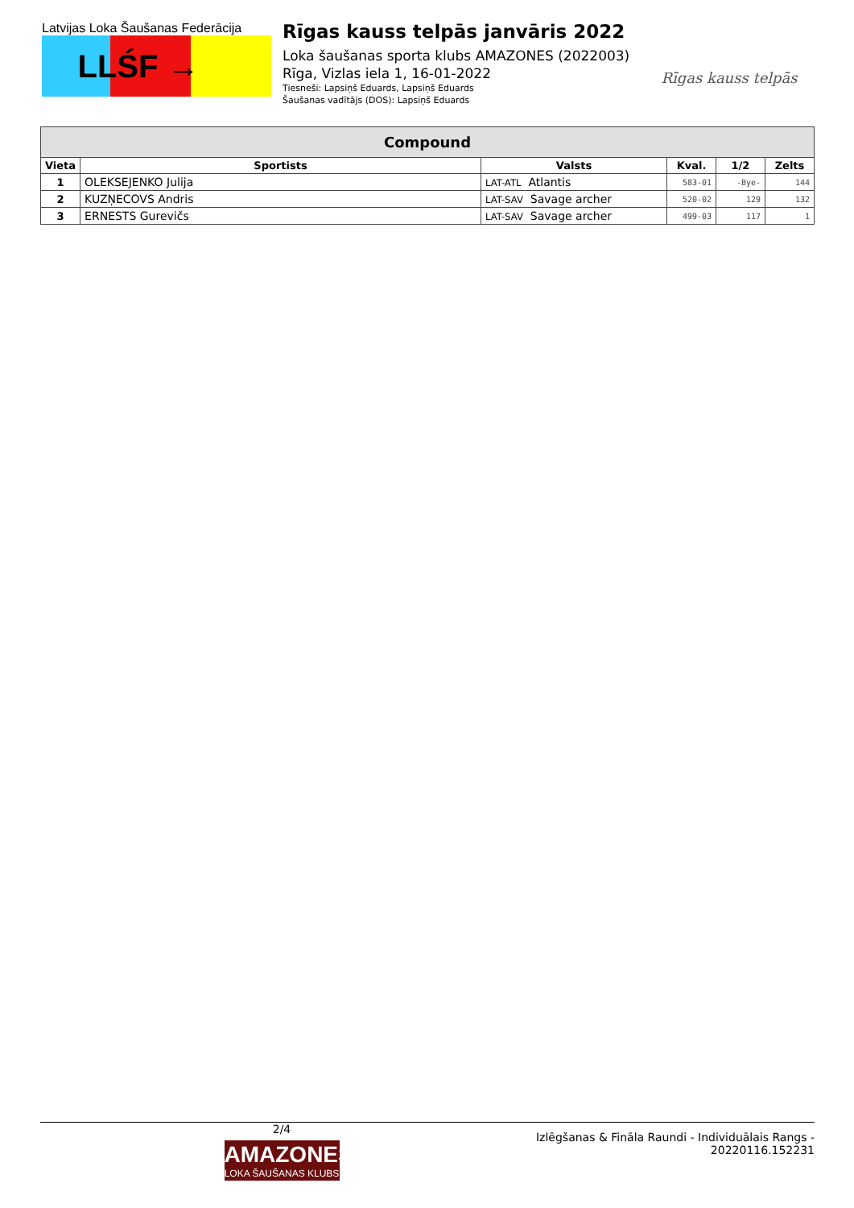Latvijas Loka Šaušanas Federācija
LLŚF →
Rīgas kauss telpās janvāris 2022
Loka šaušanas sporta klubs AMAZONES (2022003)
Rīga, Vizlas iela 1, 16-01-2022
Tiesneši: Lapsiņš Eduards, Lapsiņš Eduards
Šaušanas vadītājs (DOS): Lapsiņš Eduards
Rīgas kauss telpās
| Compound | | | | | |
| --- | --- | --- | --- | --- | --- |
| Vieta | Sportists | Valsts | Kval. | 1/2 | Zelts |
| 1 | OLEKSEJENKO Julija | LAT-ATL Atlantis | 583-01 | -Bye- | 144 |
| 2 | KUZŅECOVS Andris | LAT-SAV Savage archer | 520-02 | 129 | 132 |
| 3 | ERNESTS Gurevičs | LAT-SAV Savage archer | 499-03 | 117 | 1 |
2/4
AMAZONES
LOKA ŠAUŠANAS KLUBS
Izlēgšanas & Fināla Raundi - Individuālais Rangs -
20220116.152231